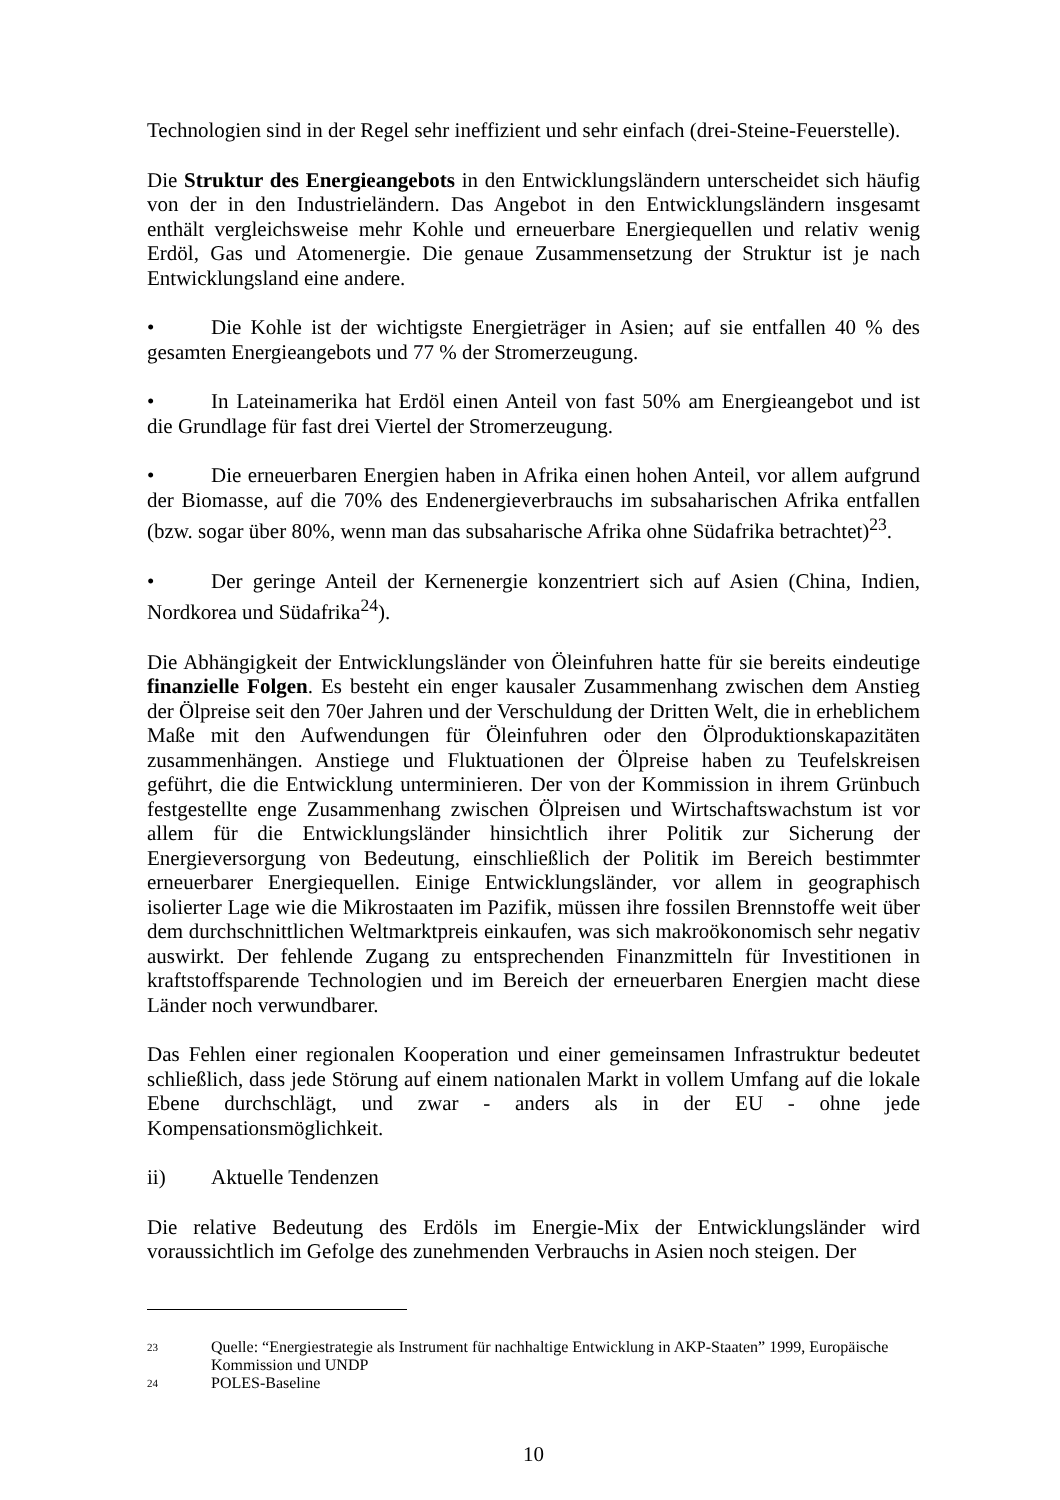Technologien sind in der Regel sehr ineffizient und sehr einfach (drei-Steine-Feuerstelle).
Die Struktur des Energieangebots in den Entwicklungsländern unterscheidet sich häufig von der in den Industrieländern. Das Angebot in den Entwicklungsländern insgesamt enthält vergleichsweise mehr Kohle und erneuerbare Energiequellen und relativ wenig Erdöl, Gas und Atomenergie. Die genaue Zusammensetzung der Struktur ist je nach Entwicklungsland eine andere.
• Die Kohle ist der wichtigste Energieträger in Asien; auf sie entfallen 40 % des gesamten Energieangebots und 77 % der Stromerzeugung.
• In Lateinamerika hat Erdöl einen Anteil von fast 50% am Energieangebot und ist die Grundlage für fast drei Viertel der Stromerzeugung.
• Die erneuerbaren Energien haben in Afrika einen hohen Anteil, vor allem aufgrund der Biomasse, auf die 70% des Endenergieverbrauchs im subsaharischen Afrika entfallen (bzw. sogar über 80%, wenn man das subsaharische Afrika ohne Südafrika betrachtet)<sup>23</sup>.
• Der geringe Anteil der Kernenergie konzentriert sich auf Asien (China, Indien, Nordkorea und Südafrika<sup>24</sup>).
Die Abhängigkeit der Entwicklungsländer von Öleinfuhren hatte für sie bereits eindeutige finanzielle Folgen. Es besteht ein enger kausaler Zusammenhang zwischen dem Anstieg der Ölpreise seit den 70er Jahren und der Verschuldung der Dritten Welt, die in erheblichem Maße mit den Aufwendungen für Öleinfuhren oder den Ölproduktionskapazitäten zusammenhängen. Anstiege und Fluktuationen der Ölpreise haben zu Teufelskreisen geführt, die die Entwicklung unterminieren. Der von der Kommission in ihrem Grünbuch festgestellte enge Zusammenhang zwischen Ölpreisen und Wirtschaftswachstum ist vor allem für die Entwicklungsländer hinsichtlich ihrer Politik zur Sicherung der Energieversorgung von Bedeutung, einschließlich der Politik im Bereich bestimmter erneuerbarer Energiequellen. Einige Entwicklungsländer, vor allem in geographisch isolierter Lage wie die Mikrostaaten im Pazifik, müssen ihre fossilen Brennstoffe weit über dem durchschnittlichen Weltmarktpreis einkaufen, was sich makroökonomisch sehr negativ auswirkt. Der fehlende Zugang zu entsprechenden Finanzmitteln für Investitionen in kraftstoffsparende Technologien und im Bereich der erneuerbaren Energien macht diese Länder noch verwundbarer.
Das Fehlen einer regionalen Kooperation und einer gemeinsamen Infrastruktur bedeutet schließlich, dass jede Störung auf einem nationalen Markt in vollem Umfang auf die lokale Ebene durchschlägt, und zwar - anders als in der EU - ohne jede Kompensationsmöglichkeit.
ii) Aktuelle Tendenzen
Die relative Bedeutung des Erdöls im Energie-Mix der Entwicklungsländer wird voraussichtlich im Gefolge des zunehmenden Verbrauchs in Asien noch steigen. Der
23 Quelle: “Energiestrategie als Instrument für nachhaltige Entwicklung in AKP-Staaten” 1999, Europäische Kommission und UNDP
24 POLES-Baseline
10